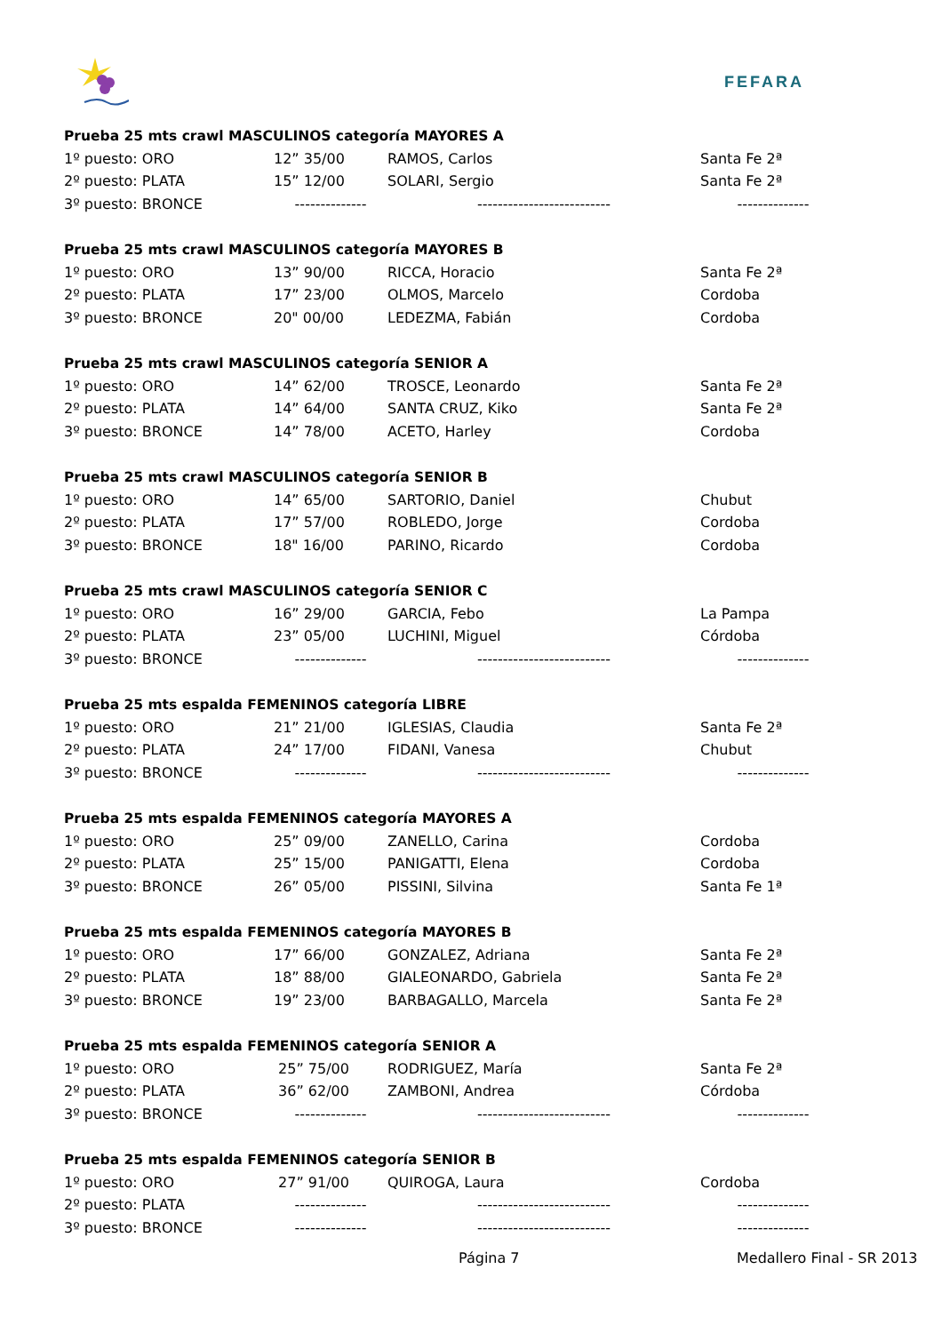FEFARA
| Prueba 25 mts crawl MASCULINOS categoría MAYORES A | | | |
| --- | --- | --- | --- |
| 1º puesto: ORO | 12” 35/00 | RAMOS, Carlos | Santa Fe 2ª |
| 2º puesto: PLATA | 15” 12/00 | SOLARI, Sergio | Santa Fe 2ª |
| 3º puesto: BRONCE | -------------- | -------------------------- | -------------- |
| Prueba 25 mts crawl MASCULINOS categoría MAYORES B | | | |
| 1º puesto: ORO | 13” 90/00 | RICCA, Horacio | Santa Fe 2ª |
| 2º puesto: PLATA | 17” 23/00 | OLMOS, Marcelo | Cordoba |
| 3º puesto: BRONCE | 20" 00/00 | LEDEZMA, Fabián | Cordoba |
| Prueba 25 mts crawl MASCULINOS categoría SENIOR A | | | |
| 1º puesto: ORO | 14” 62/00 | TROSCE, Leonardo | Santa Fe 2ª |
| 2º puesto: PLATA | 14” 64/00 | SANTA CRUZ, Kiko | Santa Fe 2ª |
| 3º puesto: BRONCE | 14” 78/00 | ACETO, Harley | Cordoba |
| Prueba 25 mts crawl MASCULINOS categoría SENIOR B | | | |
| 1º puesto: ORO | 14” 65/00 | SARTORIO, Daniel | Chubut |
| 2º puesto: PLATA | 17” 57/00 | ROBLEDO, Jorge | Cordoba |
| 3º puesto: BRONCE | 18" 16/00 | PARINO, Ricardo | Cordoba |
| Prueba 25 mts crawl MASCULINOS categoría SENIOR C | | | |
| 1º puesto: ORO | 16” 29/00 | GARCIA, Febo | La Pampa |
| 2º puesto: PLATA | 23” 05/00 | LUCHINI, Miguel | Córdoba |
| 3º puesto: BRONCE | -------------- | -------------------------- | -------------- |
| Prueba 25 mts espalda FEMENINOS categoría LIBRE | | | |
| 1º puesto: ORO | 21” 21/00 | IGLESIAS, Claudia | Santa Fe 2ª |
| 2º puesto: PLATA | 24” 17/00 | FIDANI, Vanesa | Chubut |
| 3º puesto: BRONCE | -------------- | -------------------------- | -------------- |
| Prueba 25 mts espalda FEMENINOS categoría MAYORES A | | | |
| 1º puesto: ORO | 25” 09/00 | ZANELLO, Carina | Cordoba |
| 2º puesto: PLATA | 25” 15/00 | PANIGATTI, Elena | Cordoba |
| 3º puesto: BRONCE | 26” 05/00 | PISSINI, Silvina | Santa Fe 1ª |
| Prueba 25 mts espalda FEMENINOS categoría MAYORES B | | | |
| 1º puesto: ORO | 17” 66/00 | GONZALEZ, Adriana | Santa Fe 2ª |
| 2º puesto: PLATA | 18” 88/00 | GIALEONARDO, Gabriela | Santa Fe 2ª |
| 3º puesto: BRONCE | 19” 23/00 | BARBAGALLO, Marcela | Santa Fe 2ª |
| Prueba 25 mts espalda FEMENINOS categoría SENIOR A | | | |
| 1º puesto: ORO | 25” 75/00 | RODRIGUEZ, María | Santa Fe 2ª |
| 2º puesto: PLATA | 36” 62/00 | ZAMBONI, Andrea | Córdoba |
| 3º puesto: BRONCE | -------------- | -------------------------- | -------------- |
| Prueba 25 mts espalda FEMENINOS categoría SENIOR B | | | |
| 1º puesto: ORO | 27” 91/00 | QUIROGA, Laura | Cordoba |
| 2º puesto: PLATA | -------------- | -------------------------- | -------------- |
| 3º puesto: BRONCE | -------------- | -------------------------- | -------------- |
Página 7 Medallero Final - SR 2013